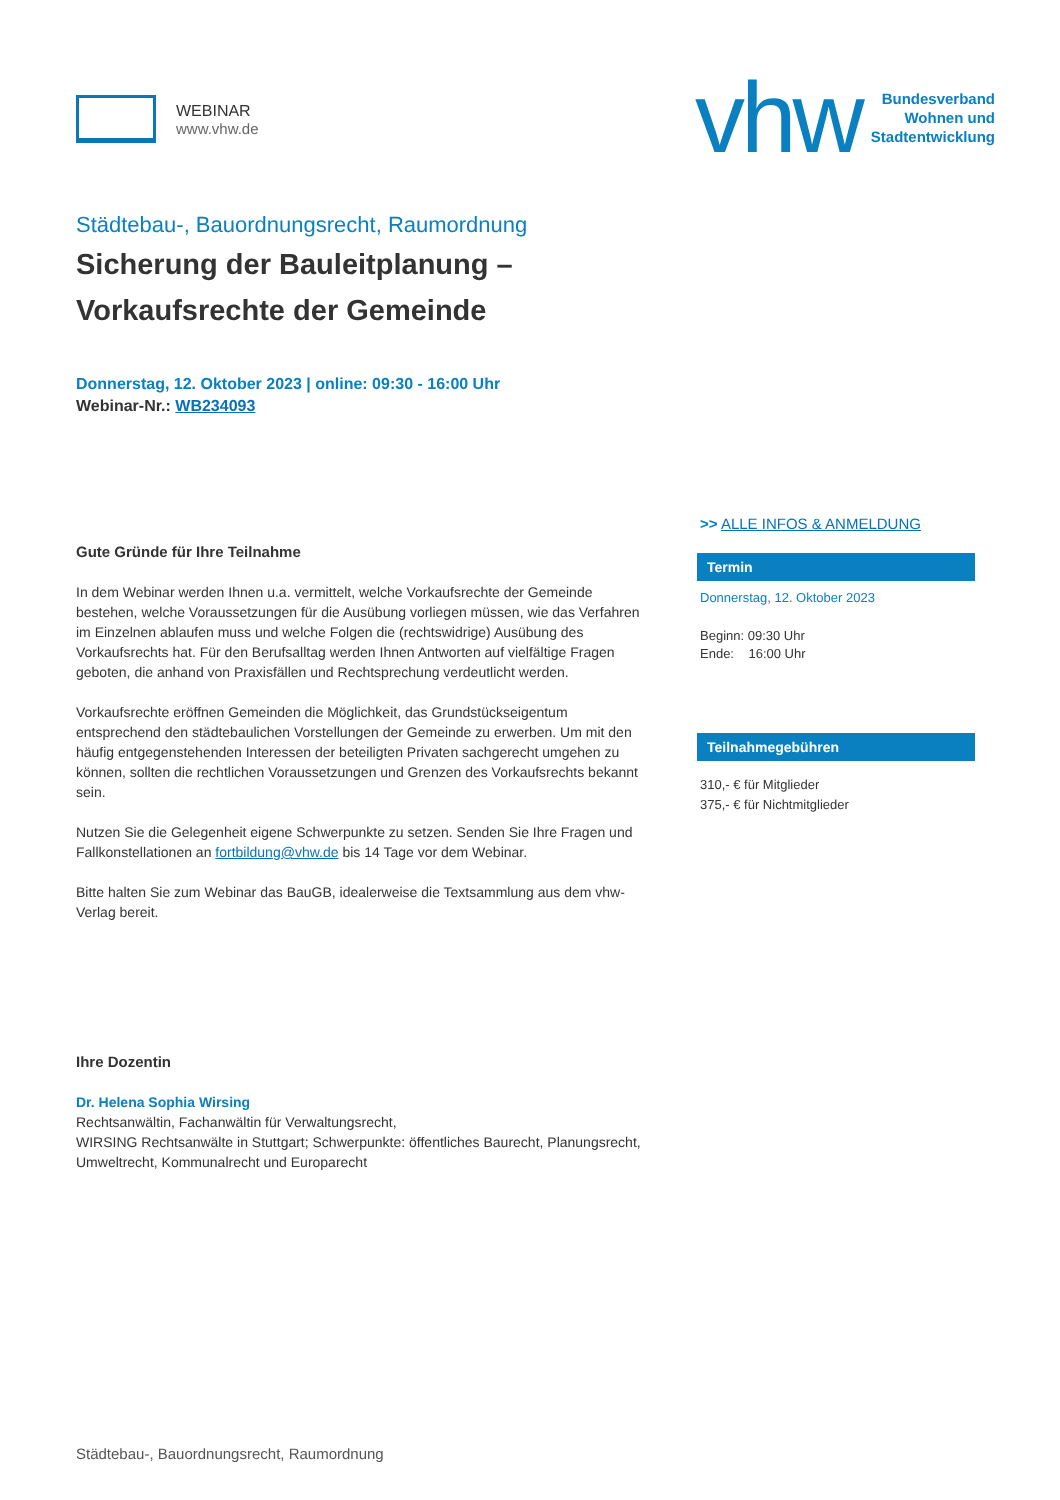WEBINAR
www.vhw.de
vhw
Bundesverband
Wohnen und
Stadtentwicklung
Städtebau-, Bauordnungsrecht, Raumordnung
Sicherung der Bauleitplanung –
Vorkaufsrechte der Gemeinde
Donnerstag, 12. Oktober 2023 | online: 09:30 - 16:00 Uhr
Webinar-Nr.: WB234093
Gute Gründe für Ihre Teilnahme
In dem Webinar werden Ihnen u.a. vermittelt, welche Vorkaufsrechte der Gemeinde bestehen, welche Voraussetzungen für die Ausübung vorliegen müssen, wie das Verfahren im Einzelnen ablaufen muss und welche Folgen die (rechtswidrige) Ausübung des Vorkaufsrechts hat. Für den Berufsalltag werden Ihnen Antworten auf vielfältige Fragen geboten, die anhand von Praxisfällen und Rechtsprechung verdeutlicht werden.
Vorkaufsrechte eröffnen Gemeinden die Möglichkeit, das Grundstückseigentum entsprechend den städtebaulichen Vorstellungen der Gemeinde zu erwerben. Um mit den häufig entgegenstehenden Interessen der beteiligten Privaten sachgerecht umgehen zu können, sollten die rechtlichen Voraussetzungen und Grenzen des Vorkaufsrechts bekannt sein.
Nutzen Sie die Gelegenheit eigene Schwerpunkte zu setzen. Senden Sie Ihre Fragen und Fallkonstellationen an fortbildung@vhw.de bis 14 Tage vor dem Webinar.
Bitte halten Sie zum Webinar das BauGB, idealerweise die Textsammlung aus dem vhw-Verlag bereit.
Ihre Dozentin
Dr. Helena Sophia Wirsing
Rechtsanwältin, Fachanwältin für Verwaltungsrecht,
WIRSING Rechtsanwälte in Stuttgart; Schwerpunkte: öffentliches Baurecht, Planungsrecht, Umweltrecht, Kommunalrecht und Europarecht
>> ALLE INFOS & ANMELDUNG
Termin
Donnerstag, 12. Oktober 2023
Beginn: 09:30 Uhr
Ende: 16:00 Uhr
Teilnahmegebühren
310,- € für Mitglieder
375,- € für Nichtmitglieder
Städtebau-, Bauordnungsrecht, Raumordnung